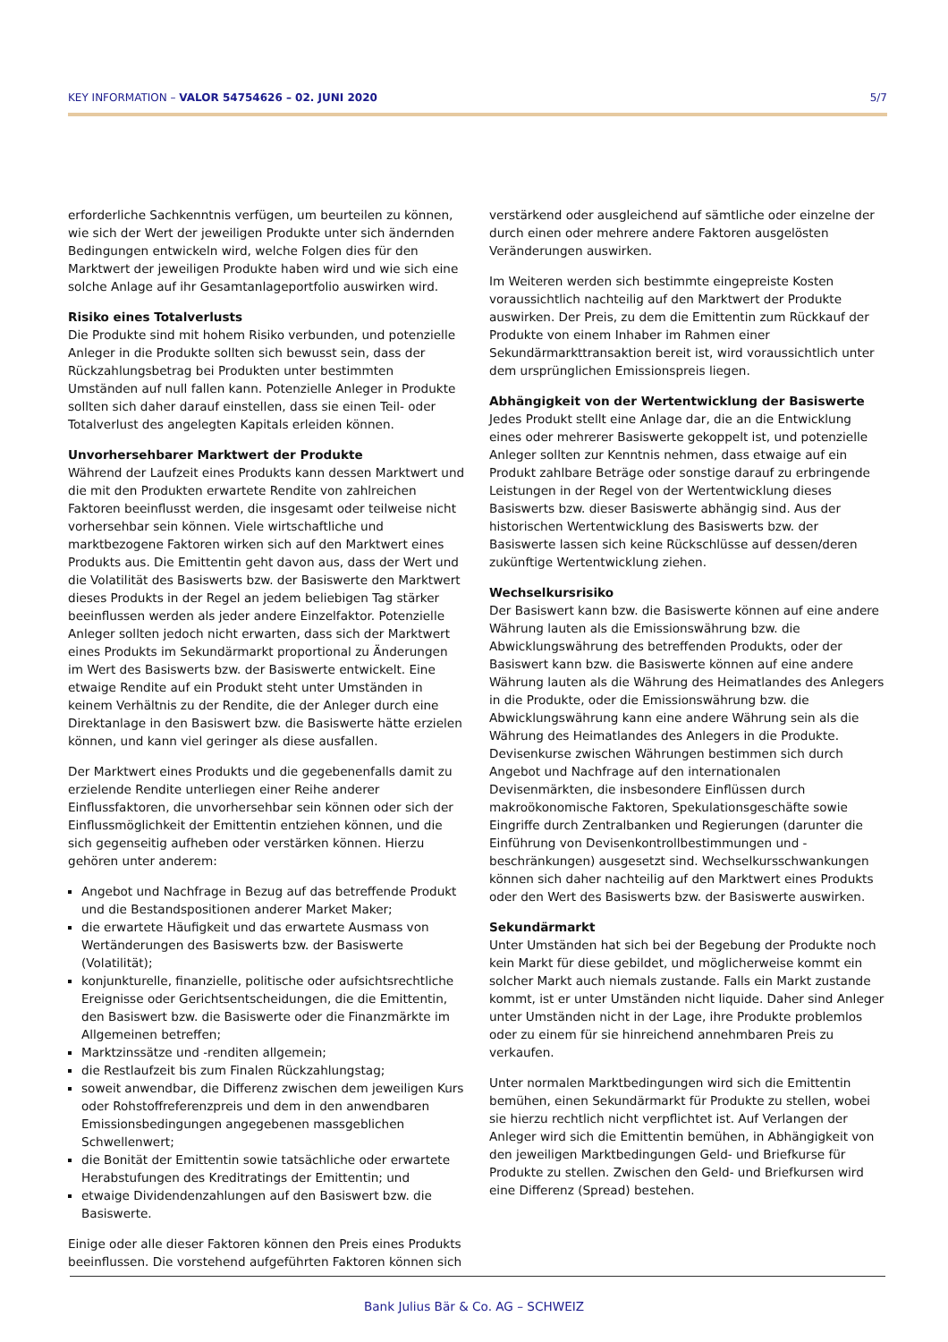KEY INFORMATION – VALOR 54754626 – 02. JUNI 2020 5/7
erforderliche Sachkenntnis verfügen, um beurteilen zu können, wie sich der Wert der jeweiligen Produkte unter sich ändernden Bedingungen entwickeln wird, welche Folgen dies für den Marktwert der jeweiligen Produkte haben wird und wie sich eine solche Anlage auf ihr Gesamtanlageportfolio auswirken wird.
Risiko eines Totalverlusts
Die Produkte sind mit hohem Risiko verbunden, und potenzielle Anleger in die Produkte sollten sich bewusst sein, dass der Rückzahlungsbetrag bei Produkten unter bestimmten Umständen auf null fallen kann. Potenzielle Anleger in Produkte sollten sich daher darauf einstellen, dass sie einen Teil- oder Totalverlust des angelegten Kapitals erleiden können.
Unvorhersehbarer Marktwert der Produkte
Während der Laufzeit eines Produkts kann dessen Marktwert und die mit den Produkten erwartete Rendite von zahlreichen Faktoren beeinflusst werden, die insgesamt oder teilweise nicht vorhersehbar sein können. Viele wirtschaftliche und marktbezogene Faktoren wirken sich auf den Marktwert eines Produkts aus. Die Emittentin geht davon aus, dass der Wert und die Volatilität des Basiswerts bzw. der Basiswerte den Marktwert dieses Produkts in der Regel an jedem beliebigen Tag stärker beeinflussen werden als jeder andere Einzelfaktor. Potenzielle Anleger sollten jedoch nicht erwarten, dass sich der Marktwert eines Produkts im Sekundärmarkt proportional zu Änderungen im Wert des Basiswerts bzw. der Basiswerte entwickelt. Eine etwaige Rendite auf ein Produkt steht unter Umständen in keinem Verhältnis zu der Rendite, die der Anleger durch eine Direktanlage in den Basiswert bzw. die Basiswerte hätte erzielen können, und kann viel geringer als diese ausfallen.
Der Marktwert eines Produkts und die gegebenenfalls damit zu erzielende Rendite unterliegen einer Reihe anderer Einflussfaktoren, die unvorhersehbar sein können oder sich der Einflussmöglichkeit der Emittentin entziehen können, und die sich gegenseitig aufheben oder verstärken können. Hierzu gehören unter anderem:
Angebot und Nachfrage in Bezug auf das betreffende Produkt und die Bestandspositionen anderer Market Maker;
die erwartete Häufigkeit und das erwartete Ausmass von Wertänderungen des Basiswerts bzw. der Basiswerte (Volatilität);
konjunkturelle, finanzielle, politische oder aufsichtsrechtliche Ereignisse oder Gerichtsentscheidungen, die die Emittentin, den Basiswert bzw. die Basiswerte oder die Finanzmärkte im Allgemeinen betreffen;
Marktzinssätze und -renditen allgemein;
die Restlaufzeit bis zum Finalen Rückzahlungstag;
soweit anwendbar, die Differenz zwischen dem jeweiligen Kurs oder Rohstoffreferenzpreis und dem in den anwendbaren Emissionsbedingungen angegebenen massgeblichen Schwellenwert;
die Bonität der Emittentin sowie tatsächliche oder erwartete Herabstufungen des Kreditratings der Emittentin; und
etwaige Dividendenzahlungen auf den Basiswert bzw. die Basiswerte.
Einige oder alle dieser Faktoren können den Preis eines Produkts beeinflussen. Die vorstehend aufgeführten Faktoren können sich
verstärkend oder ausgleichend auf sämtliche oder einzelne der durch einen oder mehrere andere Faktoren ausgelösten Veränderungen auswirken.
Im Weiteren werden sich bestimmte eingepreiste Kosten voraussichtlich nachteilig auf den Marktwert der Produkte auswirken. Der Preis, zu dem die Emittentin zum Rückkauf der Produkte von einem Inhaber im Rahmen einer Sekundärmarkttransaktion bereit ist, wird voraussichtlich unter dem ursprünglichen Emissionspreis liegen.
Abhängigkeit von der Wertentwicklung der Basiswerte
Jedes Produkt stellt eine Anlage dar, die an die Entwicklung eines oder mehrerer Basiswerte gekoppelt ist, und potenzielle Anleger sollten zur Kenntnis nehmen, dass etwaige auf ein Produkt zahlbare Beträge oder sonstige darauf zu erbringende Leistungen in der Regel von der Wertentwicklung dieses Basiswerts bzw. dieser Basiswerte abhängig sind. Aus der historischen Wertentwicklung des Basiswerts bzw. der Basiswerte lassen sich keine Rückschlüsse auf dessen/deren zukünftige Wertentwicklung ziehen.
Wechselkursrisiko
Der Basiswert kann bzw. die Basiswerte können auf eine andere Währung lauten als die Emissionswährung bzw. die Abwicklungswährung des betreffenden Produkts, oder der Basiswert kann bzw. die Basiswerte können auf eine andere Währung lauten als die Währung des Heimatlandes des Anlegers in die Produkte, oder die Emissionswährung bzw. die Abwicklungswährung kann eine andere Währung sein als die Währung des Heimatlandes des Anlegers in die Produkte. Devisenkurse zwischen Währungen bestimmen sich durch Angebot und Nachfrage auf den internationalen Devisenmärkten, die insbesondere Einflüssen durch makroökonomische Faktoren, Spekulationsgeschäfte sowie Eingriffe durch Zentralbanken und Regierungen (darunter die Einführung von Devisenkontrollbestimmungen und -beschränkungen) ausgesetzt sind. Wechselkursschwankungen können sich daher nachteilig auf den Marktwert eines Produkts oder den Wert des Basiswerts bzw. der Basiswerte auswirken.
Sekundärmarkt
Unter Umständen hat sich bei der Begebung der Produkte noch kein Markt für diese gebildet, und möglicherweise kommt ein solcher Markt auch niemals zustande. Falls ein Markt zustande kommt, ist er unter Umständen nicht liquide. Daher sind Anleger unter Umständen nicht in der Lage, ihre Produkte problemlos oder zu einem für sie hinreichend annehmbaren Preis zu verkaufen.
Unter normalen Marktbedingungen wird sich die Emittentin bemühen, einen Sekundärmarkt für Produkte zu stellen, wobei sie hierzu rechtlich nicht verpflichtet ist. Auf Verlangen der Anleger wird sich die Emittentin bemühen, in Abhängigkeit von den jeweiligen Marktbedingungen Geld- und Briefkurse für Produkte zu stellen. Zwischen den Geld- und Briefkursen wird eine Differenz (Spread) bestehen.
Bank Julius Bär & Co. AG – SCHWEIZ